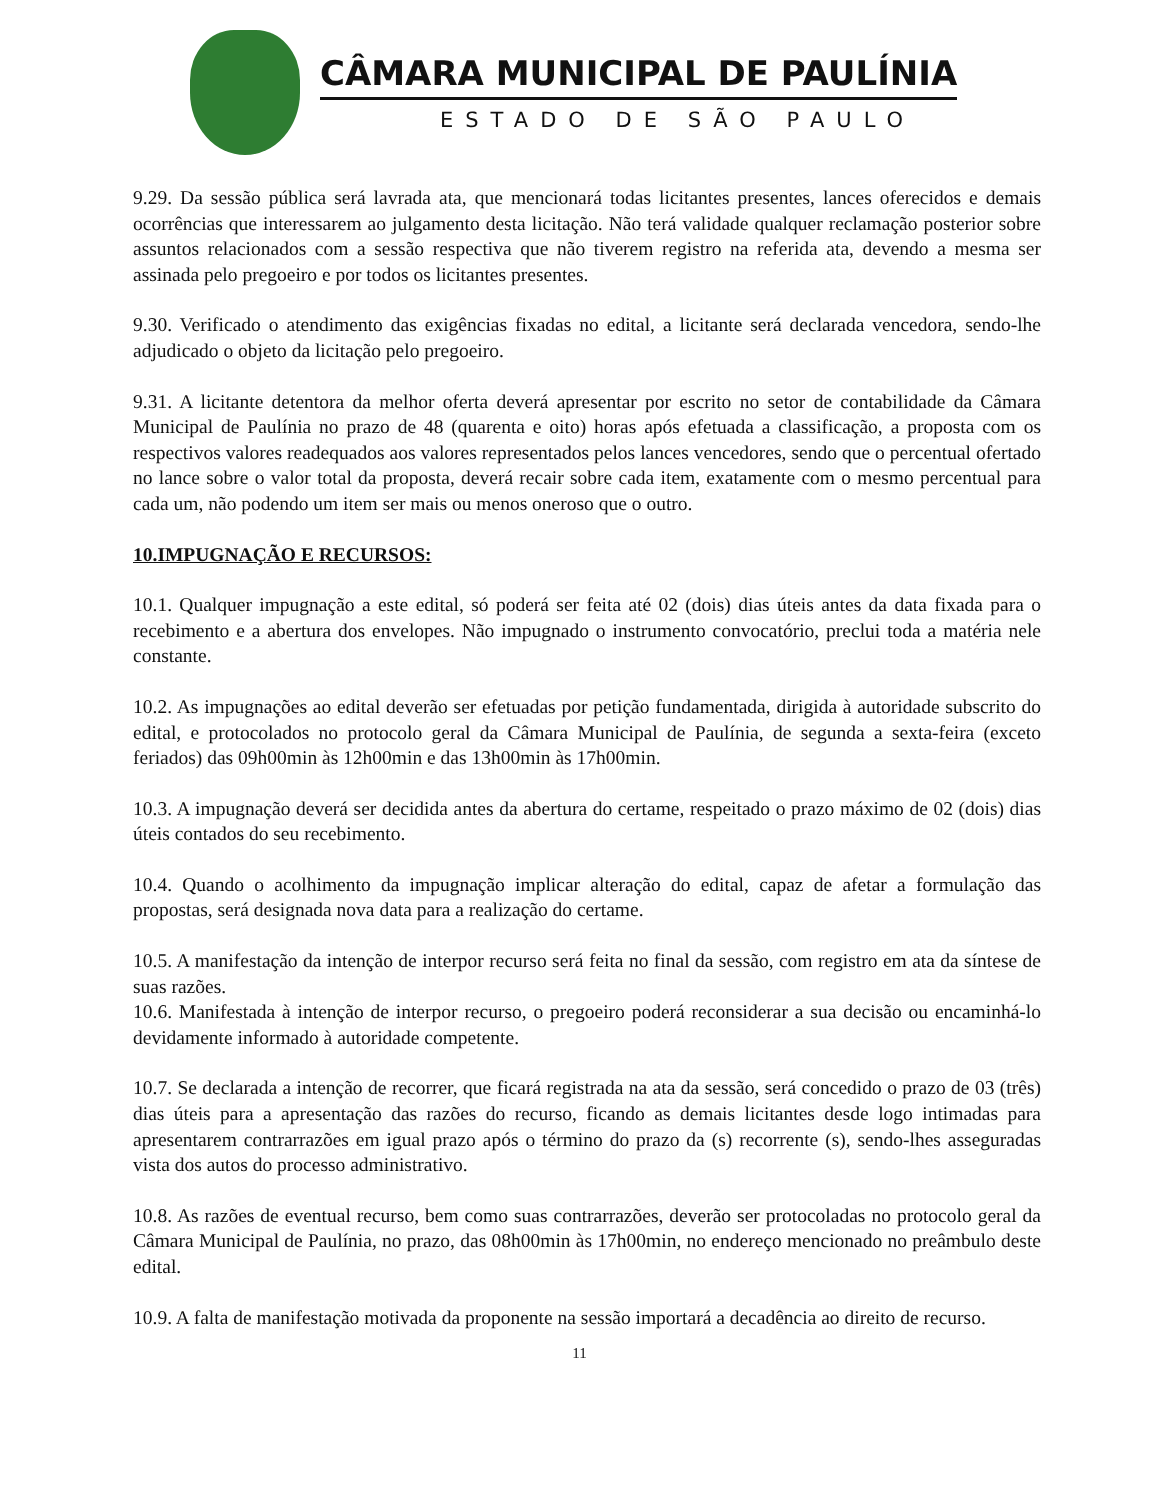CÂMARA MUNICIPAL DE PAULÍNIA
ESTADO DE SÃO PAULO
9.29. Da sessão pública será lavrada ata, que mencionará todas licitantes presentes, lances oferecidos e demais ocorrências que interessarem ao julgamento desta licitação. Não terá validade qualquer reclamação posterior sobre assuntos relacionados com a sessão respectiva que não tiverem registro na referida ata, devendo a mesma ser assinada pelo pregoeiro e por todos os licitantes presentes.
9.30. Verificado o atendimento das exigências fixadas no edital, a licitante será declarada vencedora, sendo-lhe adjudicado o objeto da licitação pelo pregoeiro.
9.31. A licitante detentora da melhor oferta deverá apresentar por escrito no setor de contabilidade da Câmara Municipal de Paulínia no prazo de 48 (quarenta e oito) horas após efetuada a classificação, a proposta com os respectivos valores readequados aos valores representados pelos lances vencedores, sendo que o percentual ofertado no lance sobre o valor total da proposta, deverá recair sobre cada item, exatamente com o mesmo percentual para cada um, não podendo um item ser mais ou menos oneroso que o outro.
10.IMPUGNAÇÃO E RECURSOS:
10.1. Qualquer impugnação a este edital, só poderá ser feita até 02 (dois) dias úteis antes da data fixada para o recebimento e a abertura dos envelopes. Não impugnado o instrumento convocatório, preclui toda a matéria nele constante.
10.2. As impugnações ao edital deverão ser efetuadas por petição fundamentada, dirigida à autoridade subscrito do edital, e protocolados no protocolo geral da Câmara Municipal de Paulínia, de segunda a sexta-feira (exceto feriados) das 09h00min às 12h00min e das 13h00min às 17h00min.
10.3. A impugnação deverá ser decidida antes da abertura do certame, respeitado o prazo máximo de 02 (dois) dias úteis contados do seu recebimento.
10.4. Quando o acolhimento da impugnação implicar alteração do edital, capaz de afetar a formulação das propostas, será designada nova data para a realização do certame.
10.5. A manifestação da intenção de interpor recurso será feita no final da sessão, com registro em ata da síntese de suas razões.
10.6. Manifestada à intenção de interpor recurso, o pregoeiro poderá reconsiderar a sua decisão ou encaminhá-lo devidamente informado à autoridade competente.
10.7. Se declarada a intenção de recorrer, que ficará registrada na ata da sessão, será concedido o prazo de 03 (três) dias úteis para a apresentação das razões do recurso, ficando as demais licitantes desde logo intimadas para apresentarem contrarrazões em igual prazo após o término do prazo da (s) recorrente (s), sendo-lhes asseguradas vista dos autos do processo administrativo.
10.8. As razões de eventual recurso, bem como suas contrarrazões, deverão ser protocoladas no protocolo geral da Câmara Municipal de Paulínia, no prazo, das 08h00min às 17h00min, no endereço mencionado no preâmbulo deste edital.
10.9. A falta de manifestação motivada da proponente na sessão importará a decadência ao direito de recurso.
11